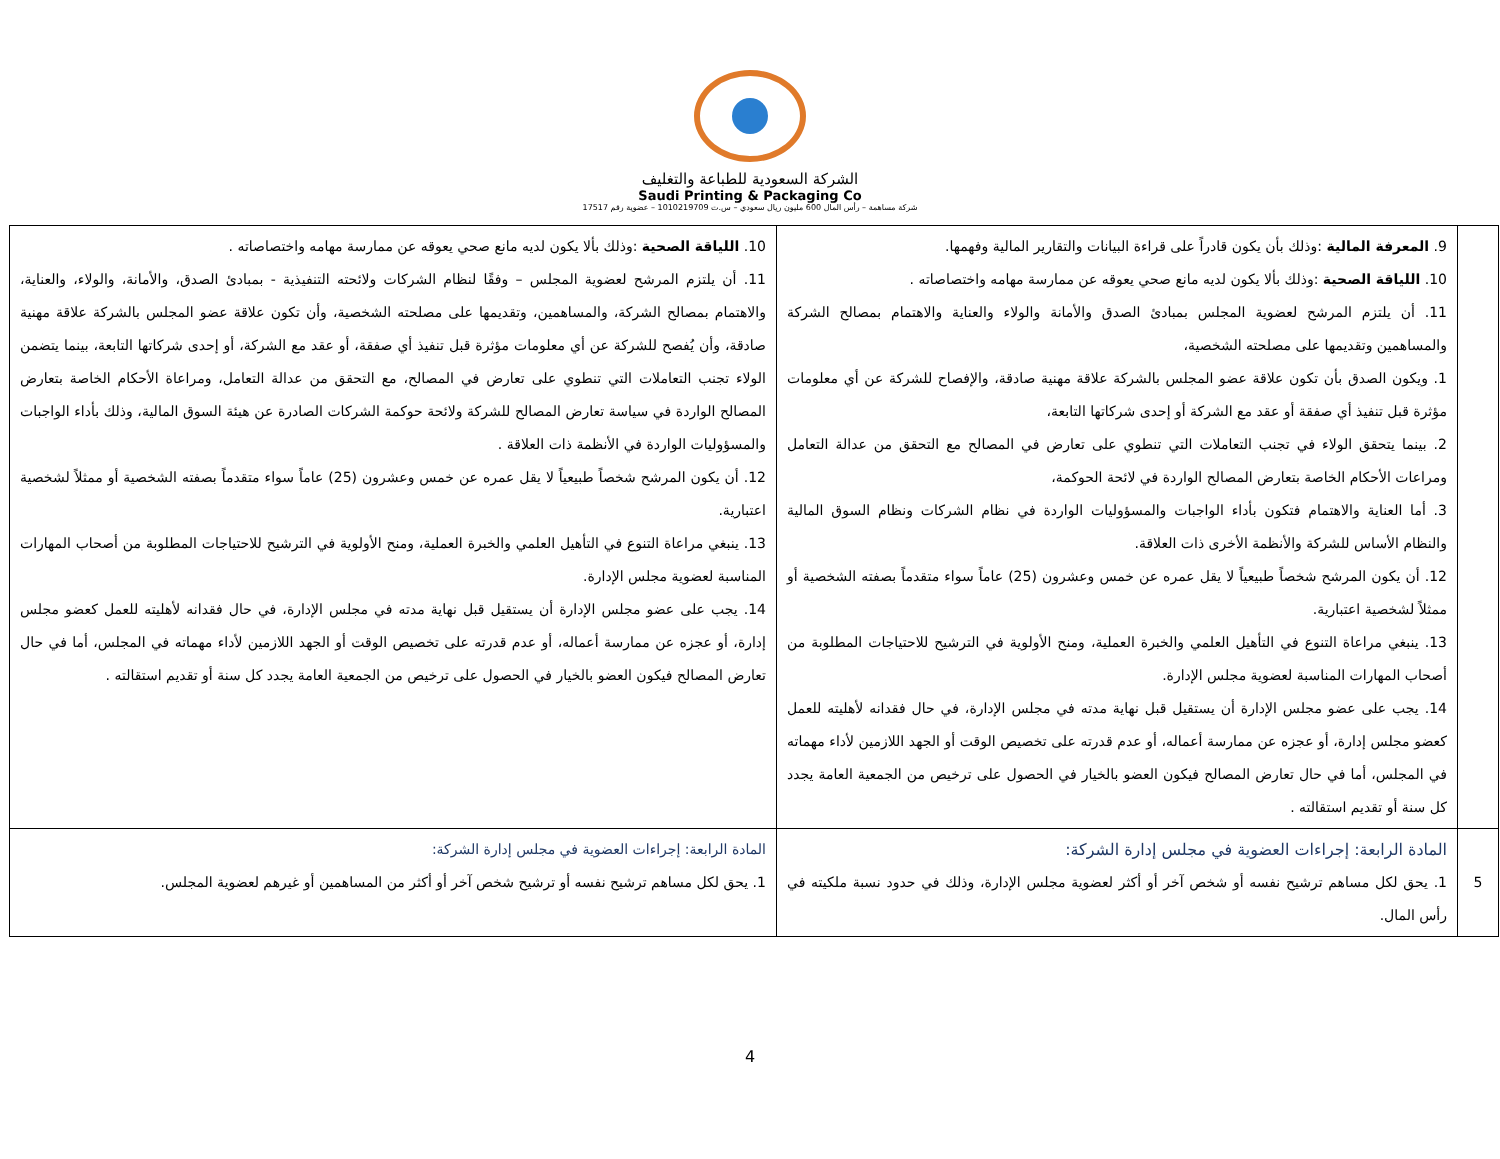الشركة السعودية للطباعة والتغليف
Saudi Printing & Packaging Co
شركة مساهمة – رأس المال 600 مليون ريال سعودي – س.ت 1010219709 – عضوية رقم 17517
| | 9. المعرفة المالية :وذلك بأن يكون قادراً على قراءة البيانات والتقارير المالية وفهمها. 10. اللياقة الصحية :وذلك بألا يكون لديه مانع صحي يعوقه عن ممارسة مهامه واختصاصاته . 11. أن يلتزم المرشح لعضوية المجلس بمبادئ الصدق والأمانة والولاء والعناية والاهتمام بمصالح الشركة والمساهمين وتقديمها على مصلحته الشخصية، 1. ويكون الصدق بأن تكون علاقة عضو المجلس بالشركة علاقة مهنية صادقة، والإفصاح للشركة عن أي معلومات مؤثرة قبل تنفيذ أي صفقة أو عقد مع الشركة أو إحدى شركاتها التابعة، 2. بينما يتحقق الولاء في تجنب التعاملات التي تنطوي على تعارض في المصالح مع التحقق من عدالة التعامل ومراعات الأحكام الخاصة بتعارض المصالح الواردة في لائحة الحوكمة، 3. أما العناية والاهتمام فتكون بأداء الواجبات والمسؤوليات الواردة في نظام الشركات ونظام السوق المالية والنظام الأساس للشركة والأنظمة الأخرى ذات العلاقة. 12. أن يكون المرشح شخصاً طبيعياً لا يقل عمره عن خمس وعشرون (25) عاماً سواء متقدماً بصفته الشخصية أو ممثلاً لشخصية اعتبارية. 13. ينبغي مراعاة التنوع في التأهيل العلمي والخبرة العملية، ومنح الأولوية في الترشيح للاحتياجات المطلوبة من أصحاب المهارات المناسبة لعضوية مجلس الإدارة. 14. يجب على عضو مجلس الإدارة أن يستقيل قبل نهاية مدته في مجلس الإدارة، في حال فقدانه لأهليته للعمل كعضو مجلس إدارة، أو عجزه عن ممارسة أعماله، أو عدم قدرته على تخصيص الوقت أو الجهد اللازمين لأداء مهماته في المجلس، أما في حال تعارض المصالح فيكون العضو بالخيار في الحصول على ترخيص من الجمعية العامة يجدد كل سنة أو تقديم استقالته . | 10. اللياقة الصحية :وذلك بألا يكون لديه مانع صحي يعوقه عن ممارسة مهامه واختصاصاته . 11. أن يلتزم المرشح لعضوية المجلس – وفقًا لنظام الشركات ولائحته التنفيذية - بمبادئ الصدق، والأمانة، والولاء، والعناية، والاهتمام بمصالح الشركة، والمساهمين، وتقديمها على مصلحته الشخصية، وأن تكون علاقة عضو المجلس بالشركة علاقة مهنية صادقة، وأن يُفصح للشركة عن أي معلومات مؤثرة قبل تنفيذ أي صفقة، أو عقد مع الشركة، أو إحدى شركاتها التابعة، بينما يتضمن الولاء تجنب التعاملات التي تنطوي على تعارض في المصالح، مع التحقق من عدالة التعامل، ومراعاة الأحكام الخاصة بتعارض المصالح الواردة في سياسة تعارض المصالح للشركة ولائحة حوكمة الشركات الصادرة عن هيئة السوق المالية، وذلك بأداء الواجبات والمسؤوليات الواردة في الأنظمة ذات العلاقة . 12. أن يكون المرشح شخصاً طبيعياً لا يقل عمره عن خمس وعشرون (25) عاماً سواء متقدماً بصفته الشخصية أو ممثلاً لشخصية اعتبارية. 13. ينبغي مراعاة التنوع في التأهيل العلمي والخبرة العملية، ومنح الأولوية في الترشيح للاحتياجات المطلوبة من أصحاب المهارات المناسبة لعضوية مجلس الإدارة. 14. يجب على عضو مجلس الإدارة أن يستقيل قبل نهاية مدته في مجلس الإدارة، في حال فقدانه لأهليته للعمل كعضو مجلس إدارة، أو عجزه عن ممارسة أعماله، أو عدم قدرته على تخصيص الوقت أو الجهد اللازمين لأداء مهماته في المجلس، أما في حال تعارض المصالح فيكون العضو بالخيار في الحصول على ترخيص من الجمعية العامة يجدد كل سنة أو تقديم استقالته . |
| 5 | المادة الرابعة: إجراءات العضوية في مجلس إدارة الشركة: 1. يحق لكل مساهم ترشيح نفسه أو شخص آخر أو أكثر لعضوية مجلس الإدارة، وذلك في حدود نسبة ملكيته في رأس المال. | المادة الرابعة: إجراءات العضوية في مجلس إدارة الشركة: 1. يحق لكل مساهم ترشيح نفسه أو ترشيح شخص آخر أو أكثر من المساهمين أو غيرهم لعضوية المجلس. |
4